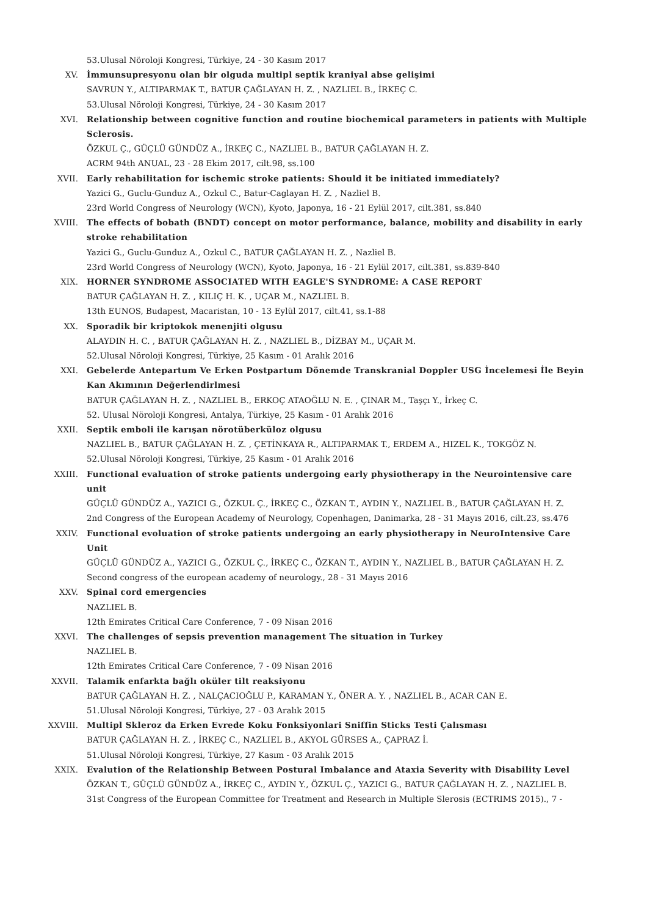53.Ulusal Nöroloji Kongresi, Türkiye, 24 - 30 Kasım 2017
XV. İmmunsupresyonu olan bir olguda multipl septik kraniyal abse gelişimi
SAVRUN Y., ALTIPARMAK T., BATUR ÇAĞLAYAN H. Z. , NAZLIEL B., İRKEÇ C.
53.Ulusal Nöroloji Kongresi, Türkiye, 24 - 30 Kasım 2017
XVI. Relationship between cognitive function and routine biochemical parameters in patients with Multiple Sclerosis.
ÖZKUL Ç., GÜÇLÜ GÜNDÜZ A., İRKEÇ C., NAZLIEL B., BATUR ÇAĞLAYAN H. Z.
ACRM 94th ANUAL, 23 - 28 Ekim 2017, cilt.98, ss.100
XVII. Early rehabilitation for ischemic stroke patients: Should it be initiated immediately?
Yazici G., Guclu-Gunduz A., Ozkul C., Batur-Caglayan H. Z. , Nazliel B.
23rd World Congress of Neurology (WCN), Kyoto, Japonya, 16 - 21 Eylül 2017, cilt.381, ss.840
XVIII. The effects of bobath (BNDT) concept on motor performance, balance, mobility and disability in early stroke rehabilitation
Yazici G., Guclu-Gunduz A., Ozkul C., BATUR ÇAĞLAYAN H. Z. , Nazliel B.
23rd World Congress of Neurology (WCN), Kyoto, Japonya, 16 - 21 Eylül 2017, cilt.381, ss.839-840
XIX. HORNER SYNDROME ASSOCIATED WITH EAGLE'S SYNDROME: A CASE REPORT
BATUR ÇAĞLAYAN H. Z. , KILIÇ H. K. , UÇAR M., NAZLIEL B.
13th EUNOS, Budapest, Macaristan, 10 - 13 Eylül 2017, cilt.41, ss.1-88
XX. Sporadik bir kriptokok menenjiti olgusu
ALAYDIN H. C. , BATUR ÇAĞLAYAN H. Z. , NAZLIEL B., DİZBAY M., UÇAR M.
52.Ulusal Nöroloji Kongresi, Türkiye, 25 Kasım - 01 Aralık 2016
XXI. Gebelerde Antepartum Ve Erken Postpartum Dönemde Transkranial Doppler USG İncelemesi İle Beyin Kan Akımının Değerlendirlmesi
BATUR ÇAĞLAYAN H. Z. , NAZLIEL B., ERKOÇ ATAOĞLU N. E. , ÇINAR M., Taşçı Y., İrkeç C.
52. Ulusal Nöroloji Kongresi, Antalya, Türkiye, 25 Kasım - 01 Aralık 2016
XXII. Septik emboli ile karışan nörotüberküloz olgusu
NAZLIEL B., BATUR ÇAĞLAYAN H. Z. , ÇETİNKAYA R., ALTIPARMAK T., ERDEM A., HIZEL K., TOKGÖZ N.
52.Ulusal Nöroloji Kongresi, Türkiye, 25 Kasım - 01 Aralık 2016
XXIII. Functional evaluation of stroke patients undergoing early physiotherapy in the Neurointensive care unit
GÜÇLÜ GÜNDÜZ A., YAZICI G., ÖZKUL Ç., İRKEÇ C., ÖZKAN T., AYDIN Y., NAZLIEL B., BATUR ÇAĞLAYAN H. Z.
2nd Congress of the European Academy of Neurology, Copenhagen, Danimarka, 28 - 31 Mayıs 2016, cilt.23, ss.476
XXIV. Functional evoluation of stroke patients undergoing an early physiotherapy in NeuroIntensive Care Unit
GÜÇLÜ GÜNDÜZ A., YAZICI G., ÖZKUL Ç., İRKEÇ C., ÖZKAN T., AYDIN Y., NAZLIEL B., BATUR ÇAĞLAYAN H. Z.
Second congress of the european academy of neurology., 28 - 31 Mayıs 2016
XXV. Spinal cord emergencies
NAZLIEL B.
12th Emirates Critical Care Conference, 7 - 09 Nisan 2016
XXVI. The challenges of sepsis prevention management The situation in Turkey
NAZLIEL B.
12th Emirates Critical Care Conference, 7 - 09 Nisan 2016
XXVII. Talamik enfarkta bağlı oküler tilt reaksiyonu
BATUR ÇAĞLAYAN H. Z. , NALÇACIOĞLU P., KARAMAN Y., ÖNER A. Y. , NAZLIEL B., ACAR CAN E.
51.Ulusal Nöroloji Kongresi, Türkiye, 27 - 03 Aralık 2015
XXVIII. Multipl Skleroz da Erken Evrede Koku Fonksiyonlari Sniffin Sticks Testi Çalısması
BATUR ÇAĞLAYAN H. Z. , İRKEÇ C., NAZLIEL B., AKYOL GÜRSES A., ÇAPRAZ İ.
51.Ulusal Nöroloji Kongresi, Türkiye, 27 Kasım - 03 Aralık 2015
XXIX. Evalution of the Relationship Between Postural Imbalance and Ataxia Severity with Disability Level
ÖZKAN T., GÜÇLÜ GÜNDÜZ A., İRKEÇ C., AYDIN Y., ÖZKUL Ç., YAZICI G., BATUR ÇAĞLAYAN H. Z. , NAZLIEL B.
31st Congress of the European Committee for Treatment and Research in Multiple Slerosis (ECTRIMS 2015)., 7 -